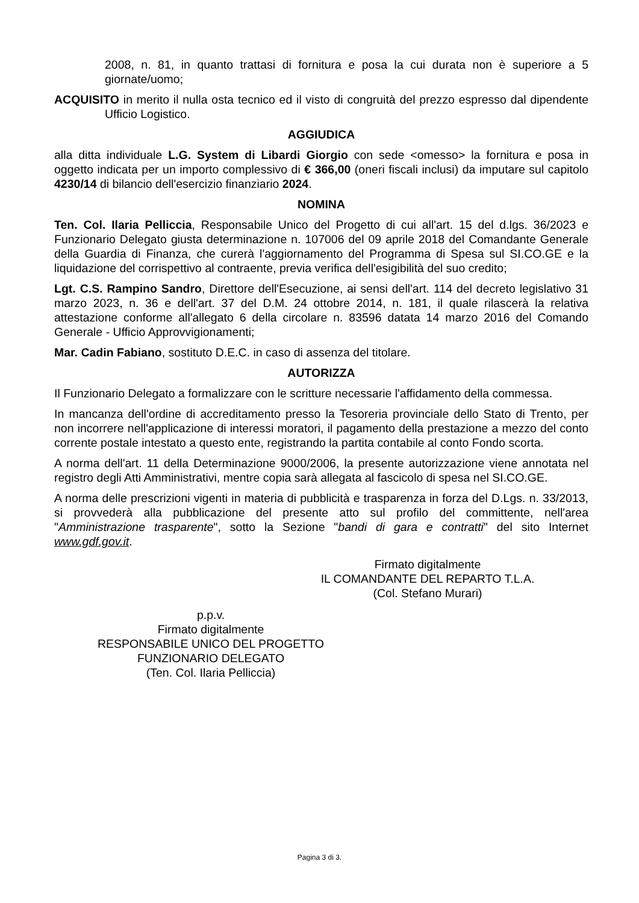2008, n. 81, in quanto trattasi di fornitura e posa la cui durata non è superiore a 5 giornate/uomo;
ACQUISITO in merito il nulla osta tecnico ed il visto di congruità del prezzo espresso dal dipendente Ufficio Logistico.
AGGIUDICA
alla ditta individuale L.G. System di Libardi Giorgio con sede <omesso> la fornitura e posa in oggetto indicata per un importo complessivo di € 366,00 (oneri fiscali inclusi) da imputare sul capitolo 4230/14 di bilancio dell'esercizio finanziario 2024.
NOMINA
Ten. Col. Ilaria Pelliccia, Responsabile Unico del Progetto di cui all'art. 15 del d.lgs. 36/2023 e Funzionario Delegato giusta determinazione n. 107006 del 09 aprile 2018 del Comandante Generale della Guardia di Finanza, che curerà l'aggiornamento del Programma di Spesa sul SI.CO.GE e la liquidazione del corrispettivo al contraente, previa verifica dell'esigibilità del suo credito;
Lgt. C.S. Rampino Sandro, Direttore dell'Esecuzione, ai sensi dell'art. 114 del decreto legislativo 31 marzo 2023, n. 36 e dell'art. 37 del D.M. 24 ottobre 2014, n. 181, il quale rilascerà la relativa attestazione conforme all'allegato 6 della circolare n. 83596 datata 14 marzo 2016 del Comando Generale - Ufficio Approvvigionamenti;
Mar. Cadin Fabiano, sostituto D.E.C. in caso di assenza del titolare.
AUTORIZZA
Il Funzionario Delegato a formalizzare con le scritture necessarie l'affidamento della commessa.
In mancanza dell'ordine di accreditamento presso la Tesoreria provinciale dello Stato di Trento, per non incorrere nell'applicazione di interessi moratori, il pagamento della prestazione a mezzo del conto corrente postale intestato a questo ente, registrando la partita contabile al conto Fondo scorta.
A norma dell'art. 11 della Determinazione 9000/2006, la presente autorizzazione viene annotata nel registro degli Atti Amministrativi, mentre copia sarà allegata al fascicolo di spesa nel SI.CO.GE.
A norma delle prescrizioni vigenti in materia di pubblicità e trasparenza in forza del D.Lgs. n. 33/2013, si provvederà alla pubblicazione del presente atto sul profilo del committente, nell'area "Amministrazione trasparente", sotto la Sezione "bandi di gara e contratti" del sito Internet www.gdf.gov.it.
Firmato digitalmente
IL COMANDANTE DEL REPARTO T.L.A.
(Col. Stefano Murari)
p.p.v.
Firmato digitalmente
RESPONSABILE UNICO DEL PROGETTO
FUNZIONARIO DELEGATO
(Ten. Col. Ilaria Pelliccia)
Pagina 3 di 3.